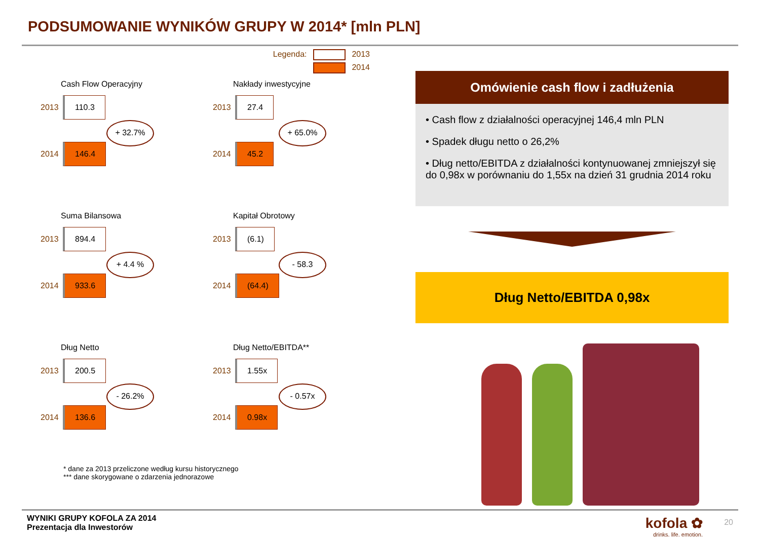PODSUMOWANIE WYNIKÓW GRUPY W 2014* [mln PLN]
Legenda: 2013
2014
Cash Flow Operacyjny
2013 110.3
+ 32.7%
2014 146.4
Nakłady inwestycyjne
2013 27.4
+ 65.0%
2014 45.2
Suma Bilansowa
2013 894.4
+ 4.4 %
2014 933.6
Kapitał Obrotowy
2013 (6.1)
- 58.3
2014 (64.4)
Dług Netto
2013 200.5
- 26.2%
2014 136.6
Dług Netto/EBITDA**
2013 1.55x
- 0.57x
2014 0.98x
* dane za 2013 przeliczone według kursu historycznego
*** dane skorygowane o zdarzenia jednorazowe
Omówienie cash flow i zadłużenia
• Cash flow z działalności operacyjnej 146,4 mln PLN
• Spadek długu netto o 26,2%
• Dług netto/EBITDA z działalności kontynuowanej zmniejszył się do 0,98x w porównaniu do 1,55x na dzień 31 grudnia 2014 roku
Dług Netto/EBITDA 0,98x
WYNIKI GRUPY KOFOLA ZA 2014
Prezentacja dla Inwestorów
kofola ✿
drinks. life. emotion.
20